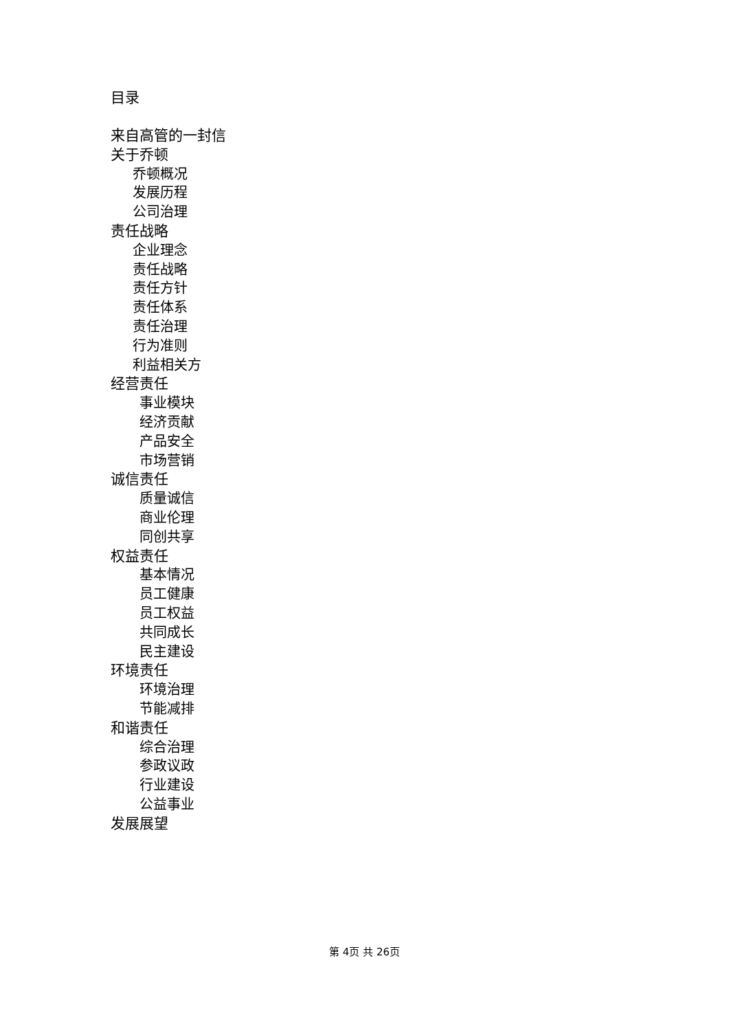目录
来自高管的一封信
关于乔顿
乔顿概况
发展历程
公司治理
责任战略
企业理念
责任战略
责任方针
责任体系
责任治理
行为准则
利益相关方
经营责任
事业模块
经济贡献
产品安全
市场营销
诚信责任
质量诚信
商业伦理
同创共享
权益责任
基本情况
员工健康
员工权益
共同成长
民主建设
环境责任
环境治理
节能减排
和谐责任
综合治理
参政议政
行业建设
公益事业
发展展望
第 4页 共 26页